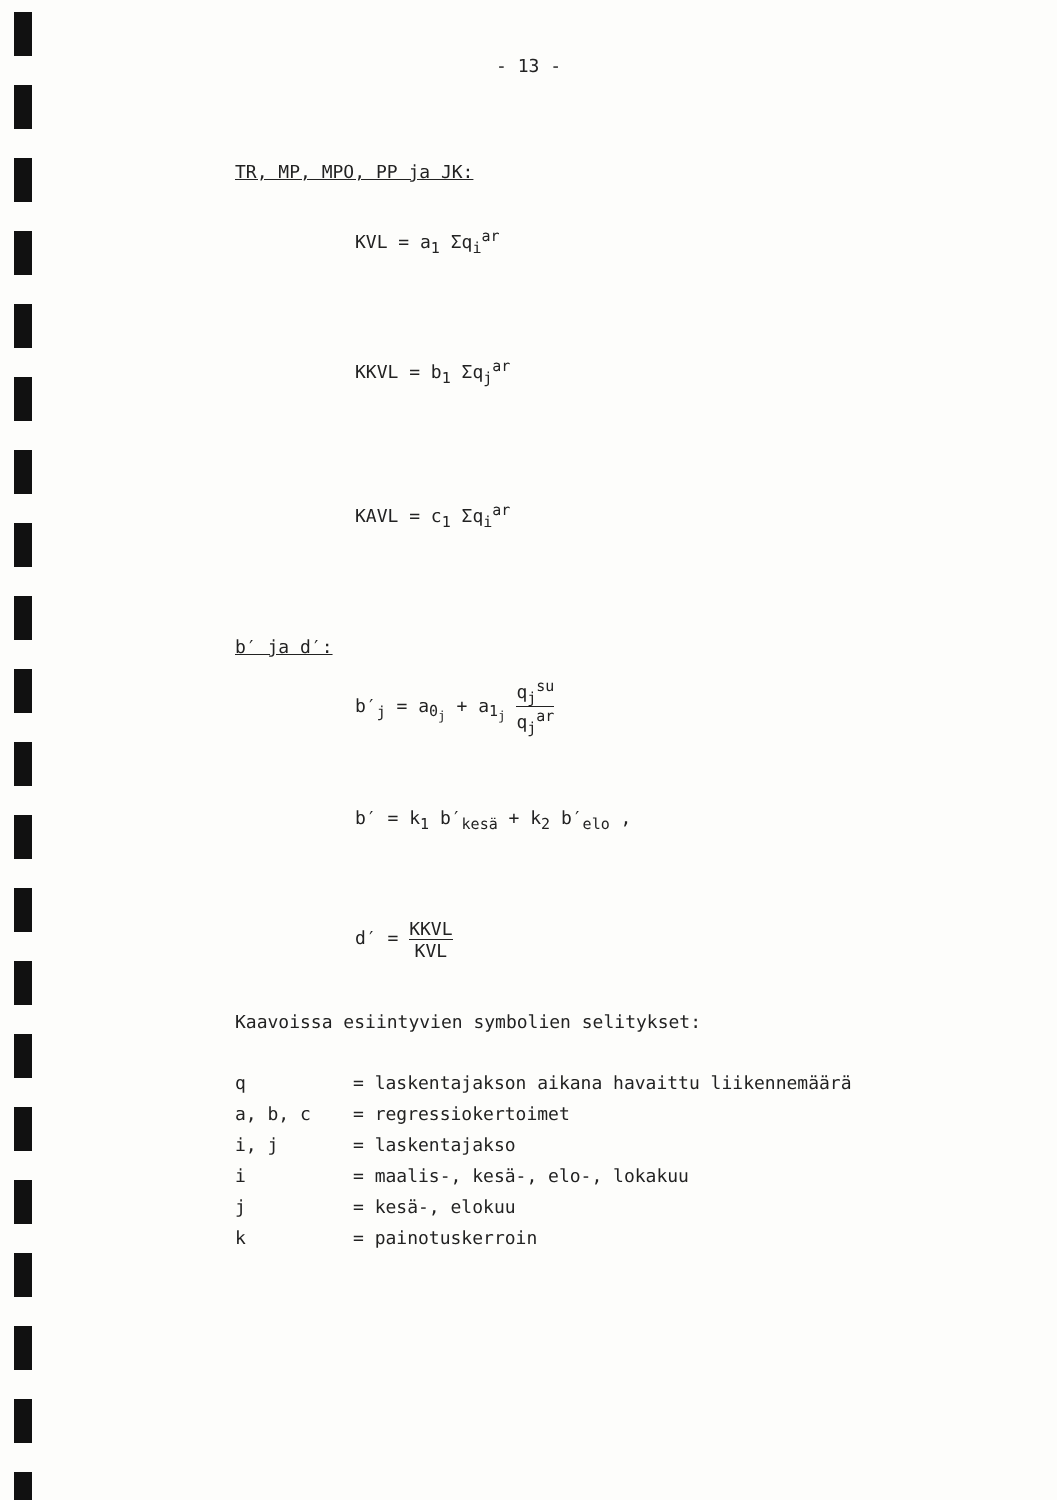- 13 -
TR, MP, MPO, PP ja JK:
KVL = a<sub>1</sub> Σq<sub>i</sub><sup>ar</sup>
KKVL = b<sub>1</sub> Σq<sub>j</sub><sup>ar</sup>
KAVL = c<sub>1</sub> Σq<sub>i</sub><sup>ar</sup>
b′ ja d′:
b′<sub>j</sub> = a<sub>0<sub>j</sub></sub> + a<sub>1<sub>j</sub></sub> q<sub>j</sub><sup>su</sup> q<sub>j</sub><sup>ar</sup>
b′ = k<sub>1</sub> b′<sub>kesä</sub> + k<sub>2</sub> b′<sub>elo</sub> ,
d′ = KKVL KVL
Kaavoissa esiintyvien symbolien selitykset:
| q | = laskentajakson aikana havaittu liikennemäärä |
| a, b, c | = regressiokertoimet |
| i, j | = laskentajakso |
| i | = maalis-, kesä-, elo-, lokakuu |
| j | = kesä-, elokuu |
| k | = painotuskerroin |